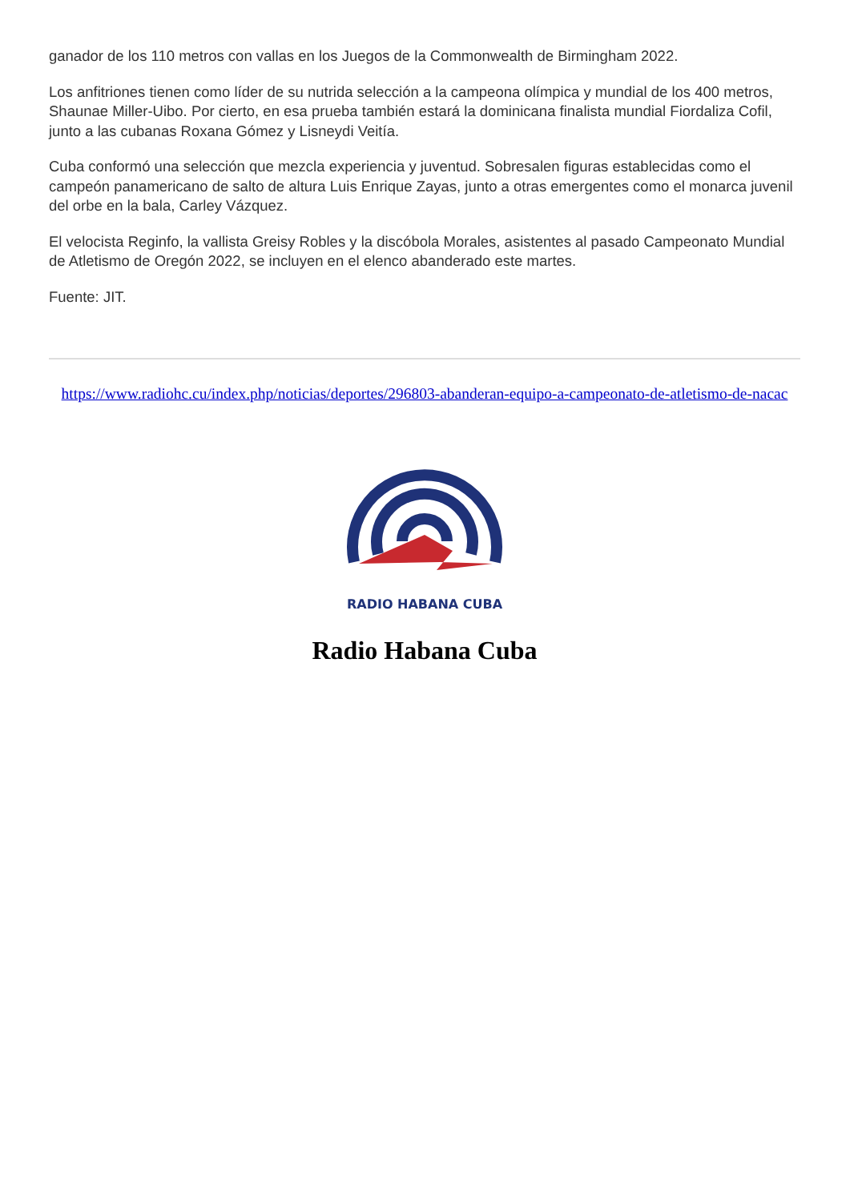ganador de los 110 metros con vallas en los Juegos de la Commonwealth de Birmingham 2022.
Los anfitriones tienen como líder de su nutrida selección a la campeona olímpica y mundial de los 400 metros, Shaunae Miller-Uibo. Por cierto, en esa prueba también estará la dominicana finalista mundial Fiordaliza Cofil, junto a las cubanas Roxana Gómez y Lisneydi Veitía.
Cuba conformó una selección que mezcla experiencia y juventud. Sobresalen figuras establecidas como el campeón panamericano de salto de altura Luis Enrique Zayas, junto a otras emergentes como el monarca juvenil del orbe en la bala, Carley Vázquez.
El velocista Reginfo, la vallista Greisy Robles y la discóbola Morales, asistentes al pasado Campeonato Mundial de Atletismo de Oregón 2022, se incluyen en el elenco abanderado este martes.
Fuente: JIT.
https://www.radiohc.cu/index.php/noticias/deportes/296803-abanderan-equipo-a-campeonato-de-atletismo-de-nacac
RADIO HABANA CUBA
Radio Habana Cuba